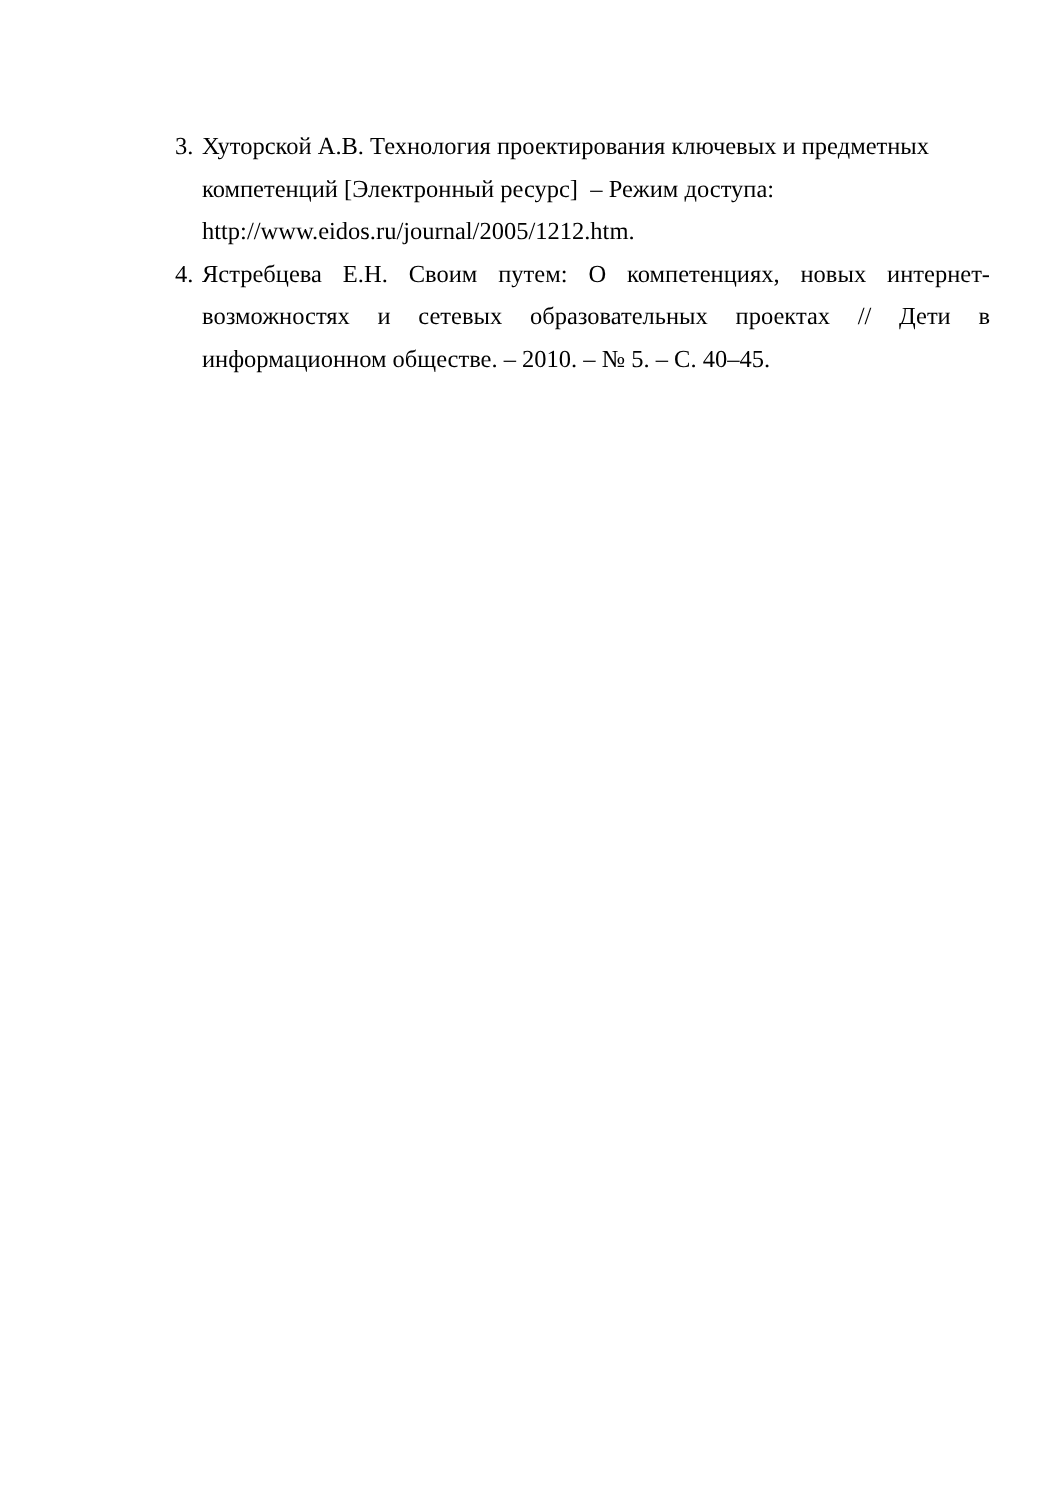3.
Хуторской А.В. Технология проектирования ключевых и предметных компетенций [Электронный ресурс] – Режим доступа: http://www.eidos.ru/journal/2005/1212.htm.
4.
Ястребцева Е.Н. Своим путем: О компетенциях, новых интернет-возможностях и сетевых образовательных проектах // Дети в информационном обществе. – 2010. – № 5. – С. 40–45.